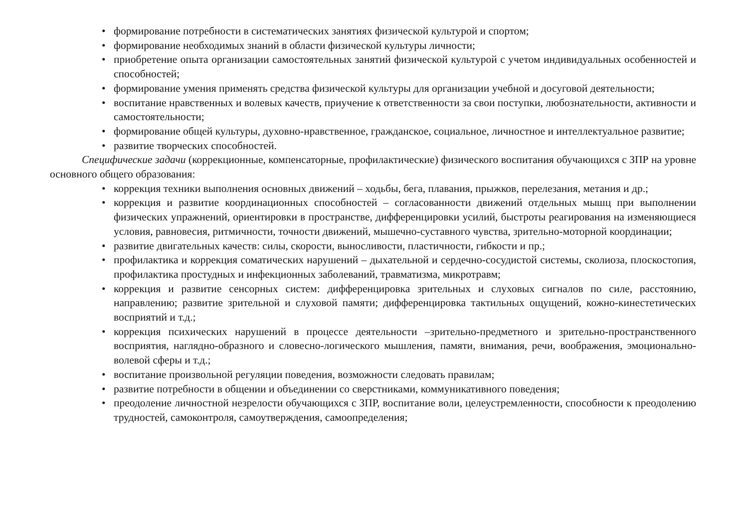• формирование потребности в систематических занятиях физической культурой и спортом;
• формирование необходимых знаний в области физической культуры личности;
• приобретение опыта организации самостоятельных занятий физической культурой с учетом индивидуальных особенностей и способностей;
• формирование умения применять средства физической культуры для организации учебной и досуговой деятельности;
• воспитание нравственных и волевых качеств, приучение к ответственности за свои поступки, любознательности, активности и самостоятельности;
• формирование общей культуры, духовно-нравственное, гражданское, социальное, личностное и интеллектуальное развитие;
• развитие творческих способностей.
Специфические задачи (коррекционные, компенсаторные, профилактические) физического воспитания обучающихся с ЗПР на уровне основного общего образования:
• коррекция техники выполнения основных движений – ходьбы, бега, плавания, прыжков, перелезания, метания и др.;
• коррекция и развитие координационных способностей – согласованности движений отдельных мышц при выполнении физических упражнений, ориентировки в пространстве, дифференцировки усилий, быстроты реагирования на изменяющиеся условия, равновесия, ритмичности, точности движений, мышечно-суставного чувства, зрительно-моторной координации;
• развитие двигательных качеств: силы, скорости, выносливости, пластичности, гибкости и пр.;
• профилактика и коррекция соматических нарушений – дыхательной и сердечно-сосудистой системы, сколиоза, плоскостопия, профилактика простудных и инфекционных заболеваний, травматизма, микротравм;
• коррекция и развитие сенсорных систем: дифференцировка зрительных и слуховых сигналов по силе, расстоянию, направлению; развитие зрительной и слуховой памяти; дифференцировка тактильных ощущений, кожно-кинестетических восприятий и т.д.;
• коррекция психических нарушений в процессе деятельности –зрительно-предметного и зрительно-пространственного восприятия, наглядно-образного и словесно-логического мышления, памяти, внимания, речи, воображения, эмоционально-волевой сферы и т.д.;
• воспитание произвольной регуляции поведения, возможности следовать правилам;
• развитие потребности в общении и объединении со сверстниками, коммуникативного поведения;
• преодоление личностной незрелости обучающихся с ЗПР, воспитание воли, целеустремленности, способности к преодолению трудностей, самоконтроля, самоутверждения, самоопределения;